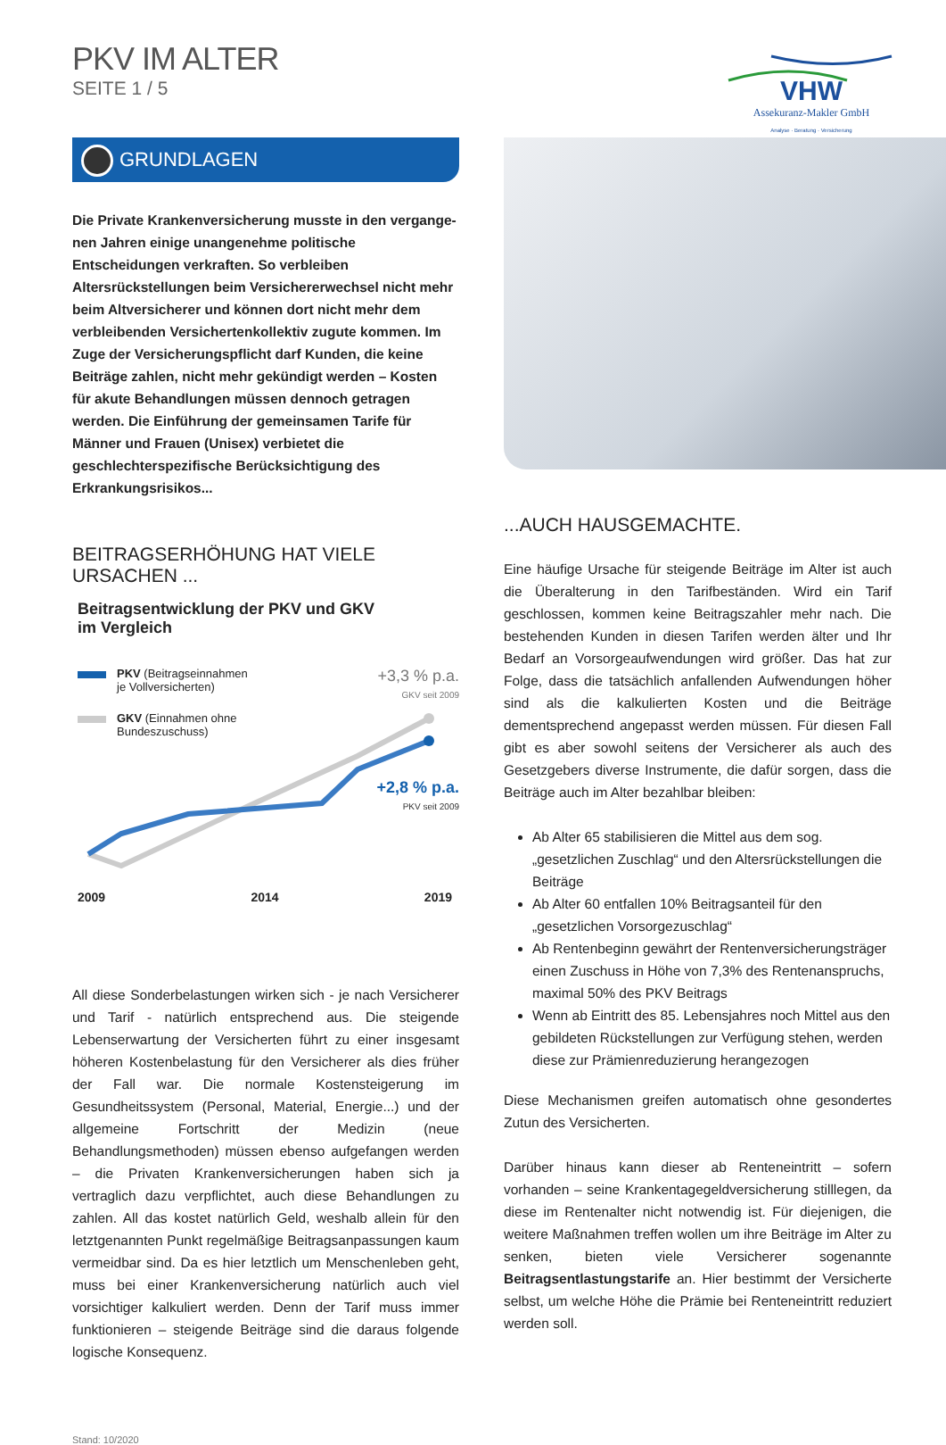PKV IM ALTER
SEITE 1 / 5
VHW
Assekuranz-Makler GmbH
Analyse · Beratung · Versicherung
GRUNDLAGEN
Die Private Krankenversicherung musste in den vergange­nen Jahren einige unangenehme politische Entscheidungen verkraften. So verbleiben Altersrückstellungen beim Versiche­rerwechsel nicht mehr beim Altversicherer und können dort nicht mehr dem verbleibenden Versichertenkollektiv zugute kommen. Im Zuge der Versicherungspflicht darf Kunden, die keine Beiträge zahlen, nicht mehr gekündigt werden – Kosten für akute Behandlungen müssen dennoch getragen werden. Die Einführung der gemeinsamen Tarife für Männer und Frauen (Unisex) verbietet die geschlechterspezifische Berücksichti­gung des Erkrankungsrisikos...
BEITRAGSERHÖHUNG HAT VIELE URSACHEN ...
Beitragsentwicklung der PKV und GKV
im Vergleich
PKV (Beitragseinnahmen
je Vollversicherten)
GKV (Einnahmen ohne
Bundeszuschuss)
+3,3 % p.a.
GKV seit 2009
+2,8 % p.a.
PKV seit 2009
2009 2014 2019
All diese Sonderbelastungen wirken sich - je nach Versicherer und Tarif - natürlich entsprechend aus. Die steigende Lebenserwartung der Versicherten führt zu einer insgesamt höheren Kostenbelastung für den Versicherer als dies früher der Fall war. Die normale Kosten­steigerung im Gesundheitssystem (Personal, Material, Energie...) und der allgemeine Fortschritt der Medizin (neue Behandlungsmethoden) müssen ebenso aufgefangen werden – die Privaten Krankenversiche­rungen haben sich ja vertraglich dazu verpflichtet, auch diese Be­handlungen zu zahlen. All das kostet natürlich Geld, weshalb allein für den letztgenannten Punkt regelmäßige Beitragsanpassungen kaum vermeidbar sind. Da es hier letztlich um Menschenleben geht, muss bei einer Krankenversicherung natürlich auch viel vorsichtiger kalku­liert werden. Denn der Tarif muss immer funktionieren – steigende Beiträge sind die daraus folgende logische Konsequenz.
Stand: 10/2020
...AUCH HAUSGEMACHTE.
Eine häufige Ursache für steigende Beiträge im Alter ist auch die Überalterung in den Tarifbeständen. Wird ein Tarif geschlossen, kom­men keine Beitragszahler mehr nach. Die bestehenden Kunden in diesen Tarifen werden älter und Ihr Bedarf an Vorsorgeaufwendungen wird größer. Das hat zur Folge, dass die tatsächlich anfallenden Auf­wendungen höher sind als die kalkulierten Kosten und die Beiträge dementsprechend angepasst werden müssen. Für diesen Fall gibt es aber sowohl seitens der Versicherer als auch des Gesetzgebers di­verse Instrumente, die dafür sorgen, dass die Beiträge auch im Alter bezahlbar bleiben:
Ab Alter 65 stabilisieren die Mittel aus dem sog. „gesetzlichen Zuschlag“ und den Altersrückstellungen die Beiträge
Ab Alter 60 entfallen 10% Beitragsanteil für den „gesetzlichen Vorsorgezuschlag“
Ab Rentenbeginn gewährt der Rentenversicherungsträger einen Zuschuss in Höhe von 7,3% des Rentenanspruchs, maximal 50% des PKV Beitrags
Wenn ab Eintritt des 85. Lebensjahres noch Mittel aus den gebildeten Rückstellungen zur Verfügung stehen, werden diese zur Prämienreduzierung herangezogen
Diese Mechanismen greifen automatisch ohne gesondertes Zutun des Versicherten.
Darüber hinaus kann dieser ab Renteneintritt – sofern vorhanden – seine Krankentagegeldversicherung stilllegen, da diese im Rentenal­ter nicht notwendig ist. Für diejenigen, die weitere Maßnahmen treffen wollen um ihre Beiträge im Alter zu senken, bieten viele Versicherer sogenannte Beitragsentlastungstarife an. Hier bestimmt der Versi­cherte selbst, um welche Höhe die Prämie bei Renteneintritt reduziert werden soll.